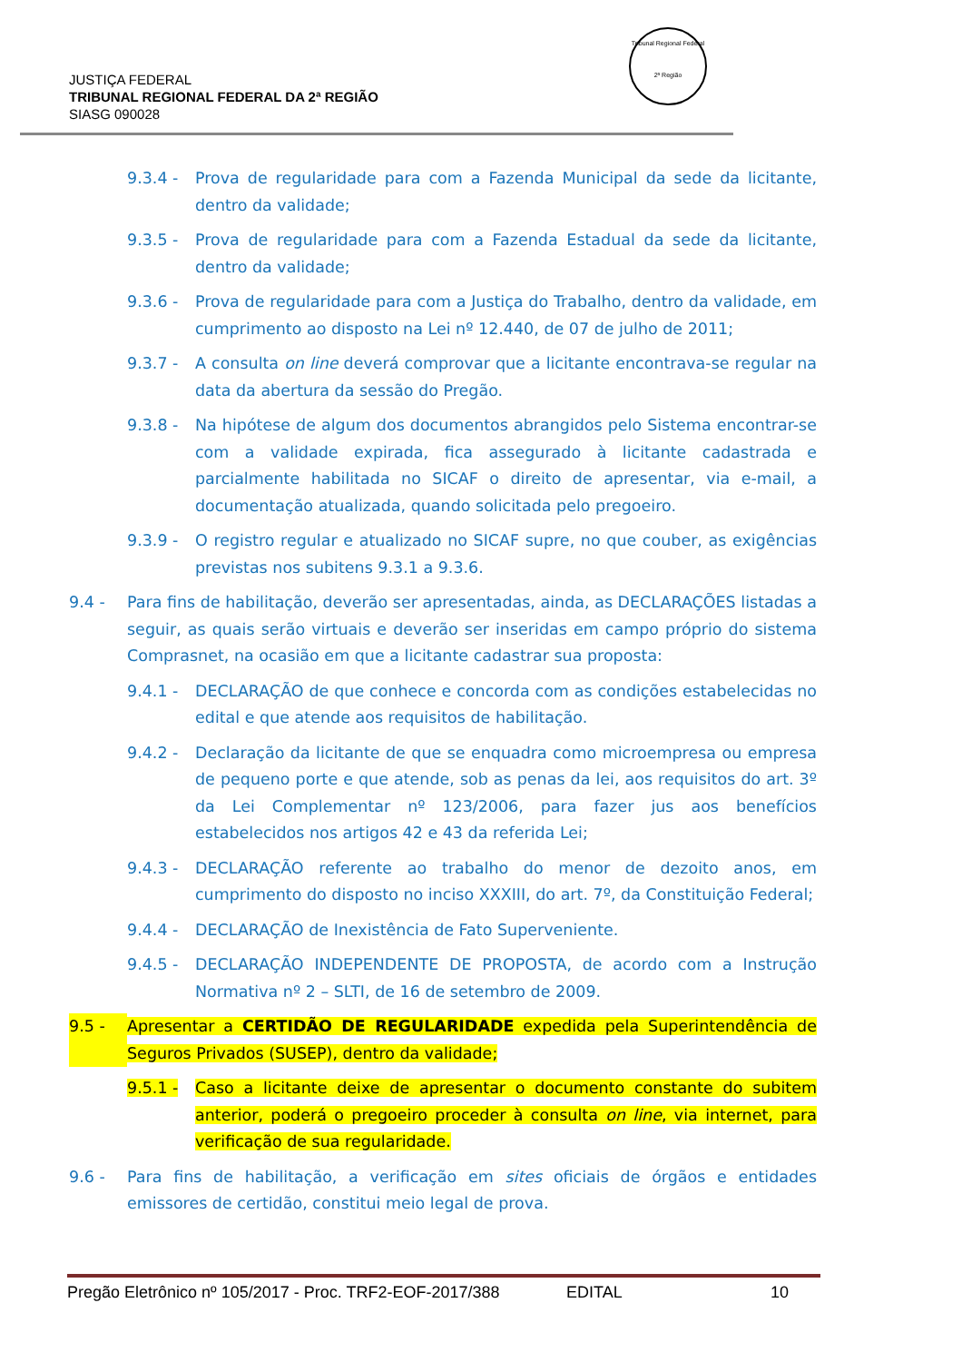JUSTIÇA FEDERAL
TRIBUNAL REGIONAL FEDERAL DA 2ª REGIÃO
SIASG 090028
Tribunal Regional Federal
2ª Região
9.3.4 - Prova de regularidade para com a Fazenda Municipal da sede da licitante, dentro da validade;
9.3.5 - Prova de regularidade para com a Fazenda Estadual da sede da licitante, dentro da validade;
9.3.6 - Prova de regularidade para com a Justiça do Trabalho, dentro da validade, em cumprimento ao disposto na Lei nº 12.440, de 07 de julho de 2011;
9.3.7 - A consulta on line deverá comprovar que a licitante encontrava-se regular na data da abertura da sessão do Pregão.
9.3.8 - Na hipótese de algum dos documentos abrangidos pelo Sistema encontrar-se com a validade expirada, fica assegurado à licitante cadastrada e parcialmente habilitada no SICAF o direito de apresentar, via e-mail, a documentação atualizada, quando solicitada pelo pregoeiro.
9.3.9 - O registro regular e atualizado no SICAF supre, no que couber, as exigências previstas nos subitens 9.3.1 a 9.3.6.
9.4 - Para fins de habilitação, deverão ser apresentadas, ainda, as DECLARAÇÕES listadas a seguir, as quais serão virtuais e deverão ser inseridas em campo próprio do sistema Comprasnet, na ocasião em que a licitante cadastrar sua proposta:
9.4.1 - DECLARAÇÃO de que conhece e concorda com as condições estabelecidas no edital e que atende aos requisitos de habilitação.
9.4.2 - Declaração da licitante de que se enquadra como microempresa ou empresa de pequeno porte e que atende, sob as penas da lei, aos requisitos do art. 3º da Lei Complementar nº 123/2006, para fazer jus aos benefícios estabelecidos nos artigos 42 e 43 da referida Lei;
9.4.3 - DECLARAÇÃO referente ao trabalho do menor de dezoito anos, em cumprimento do disposto no inciso XXXIII, do art. 7º, da Constituição Federal;
9.4.4 - DECLARAÇÃO de Inexistência de Fato Superveniente.
9.4.5 - DECLARAÇÃO INDEPENDENTE DE PROPOSTA, de acordo com a Instrução Normativa nº 2 – SLTI, de 16 de setembro de 2009.
9.5 - Apresentar a CERTIDÃO DE REGULARIDADE expedida pela Superintendência de Seguros Privados (SUSEP), dentro da validade;
9.5.1 - Caso a licitante deixe de apresentar o documento constante do subitem anterior, poderá o pregoeiro proceder à consulta on line, via internet, para verificação de sua regularidade.
9.6 - Para fins de habilitação, a verificação em sites oficiais de órgãos e entidades emissores de certidão, constitui meio legal de prova.
Pregão Eletrônico nº 105/2017 - Proc. TRF2-EOF-2017/388 EDITAL 10